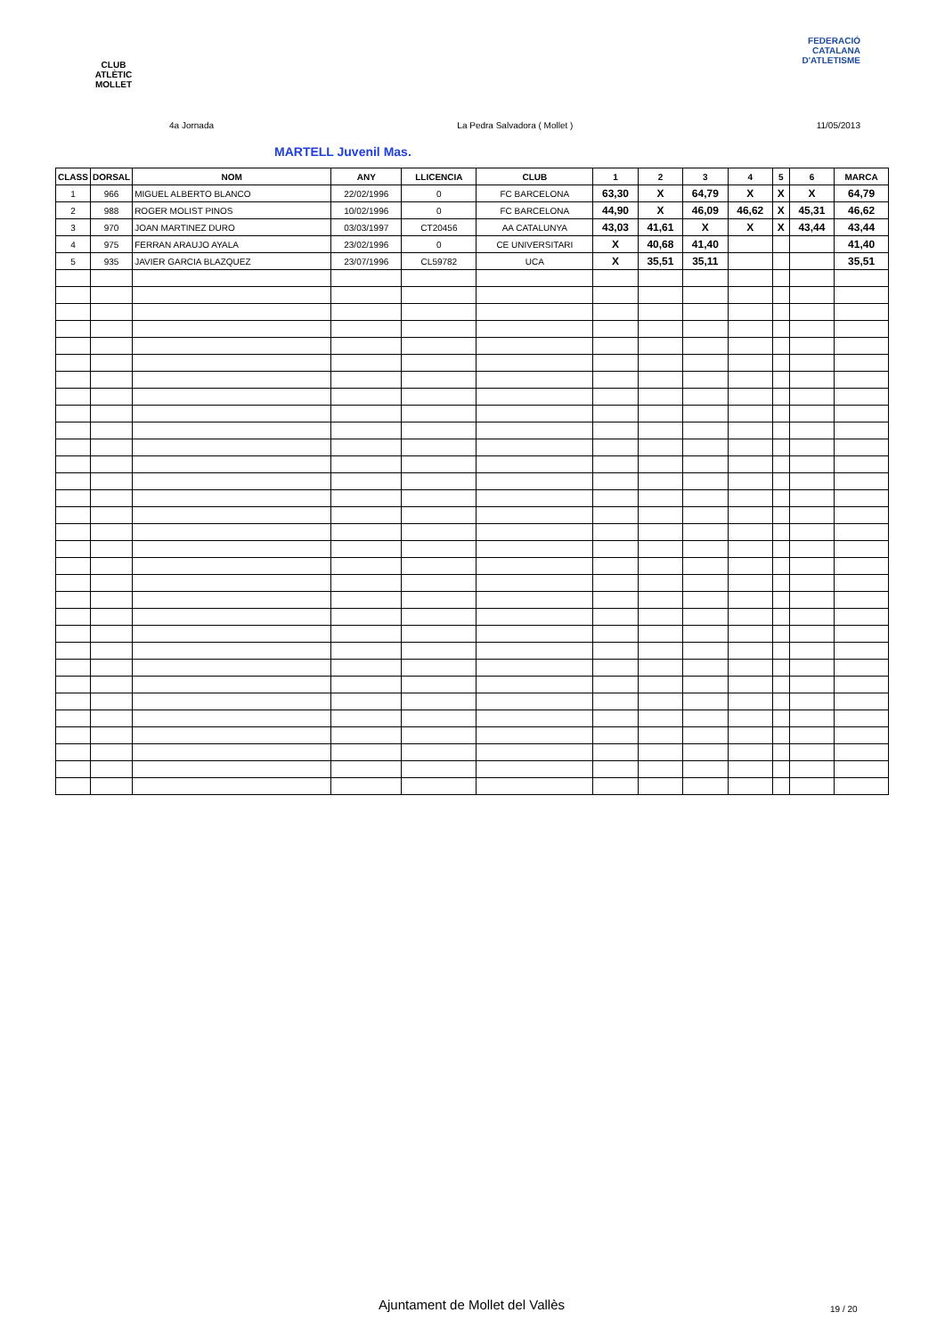CLUB ATLÈTIC MOLLET
FEDERACIÓ CATALANA D'ATLETISME
4a Jornada La Pedra Salvadora ( Mollet ) 11/05/2013
MARTELL Juvenil Mas.
| CLASS | DORSAL | NOM | ANY | LLICENCIA | CLUB | 1 | 2 | 3 | 4 | 5 | 6 | MARCA |
| --- | --- | --- | --- | --- | --- | --- | --- | --- | --- | --- | --- | --- |
| 1 | 966 | MIGUEL ALBERTO BLANCO | 22/02/1996 | 0 | FC BARCELONA | 63,30 | X | 64,79 | X | X | X | 64,79 |
| 2 | 988 | ROGER MOLIST PINOS | 10/02/1996 | 0 | FC BARCELONA | 44,90 | X | 46,09 | 46,62 | X | 45,31 | 46,62 |
| 3 | 970 | JOAN MARTINEZ DURO | 03/03/1997 | CT20456 | AA CATALUNYA | 43,03 | 41,61 | X | X | X | 43,44 | 43,44 |
| 4 | 975 | FERRAN ARAUJO AYALA | 23/02/1996 | 0 | CE UNIVERSITARI | X | 40,68 | 41,40 | | | | 41,40 |
| 5 | 935 | JAVIER GARCIA BLAZQUEZ | 23/07/1996 | CL59782 | UCA | X | 35,51 | 35,11 | | | | 35,51 |
Ajuntament de Mollet del Vallès
19 / 20